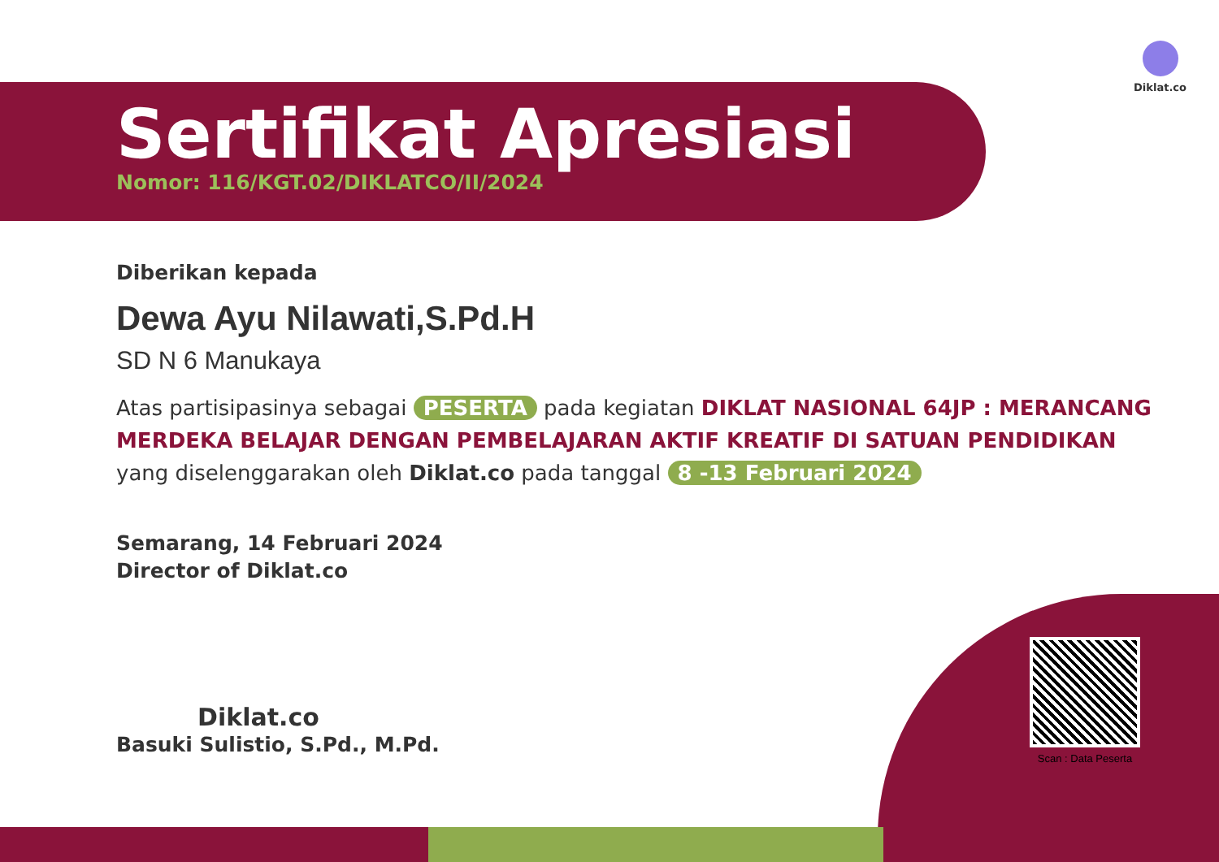Diklat.co
Sertifikat Apresiasi
Nomor: 116/KGT.02/DIKLATCO/II/2024
Diberikan kepada
Dewa Ayu Nilawati,S.Pd.H
SD N 6 Manukaya
Atas partisipasinya sebagai PESERTA pada kegiatan DIKLAT NASIONAL 64JP : MERANCANG MERDEKA BELAJAR DENGAN PEMBELAJARAN AKTIF KREATIF DI SATUAN PENDIDIKAN yang diselenggarakan oleh Diklat.co pada tanggal 8 -13 Februari 2024
Semarang, 14 Februari 2024
Director of Diklat.co
Diklat.co
Basuki Sulistio, S.Pd., M.Pd.
Scan : Data Peserta